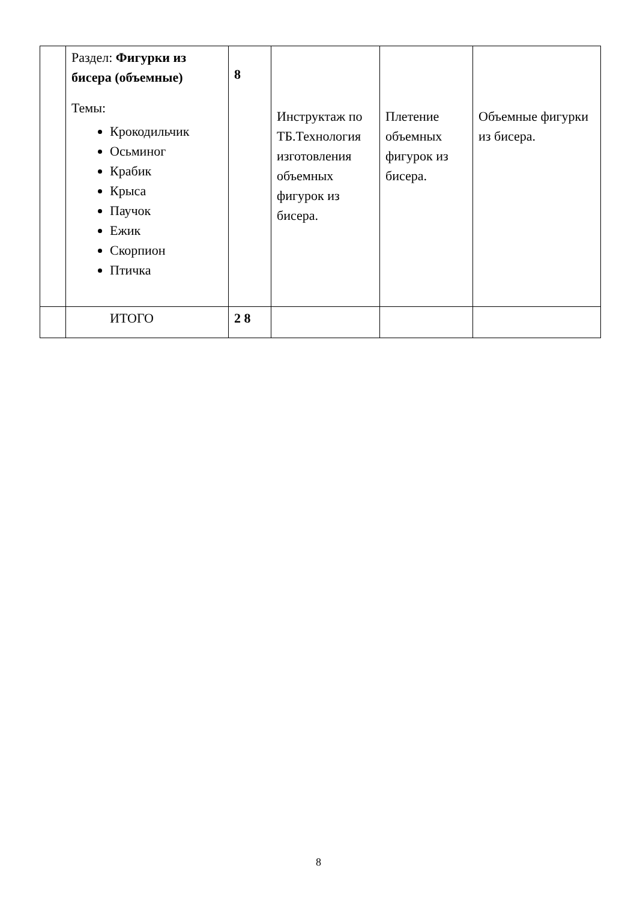| | Раздел: Фигурки из бисера (объемные) Темы: Крокодильчик Осьминог Крабик Крыса Паучок Ежик Скорпион Птичка | 8 | Инструктаж по ТБ.Технология изготовления объемных фигурок из бисера. | Плетение объемных фигурок из бисера. | Объемные фигурки из бисера. |
| | ИТОГО | 2 8 | | | |
8